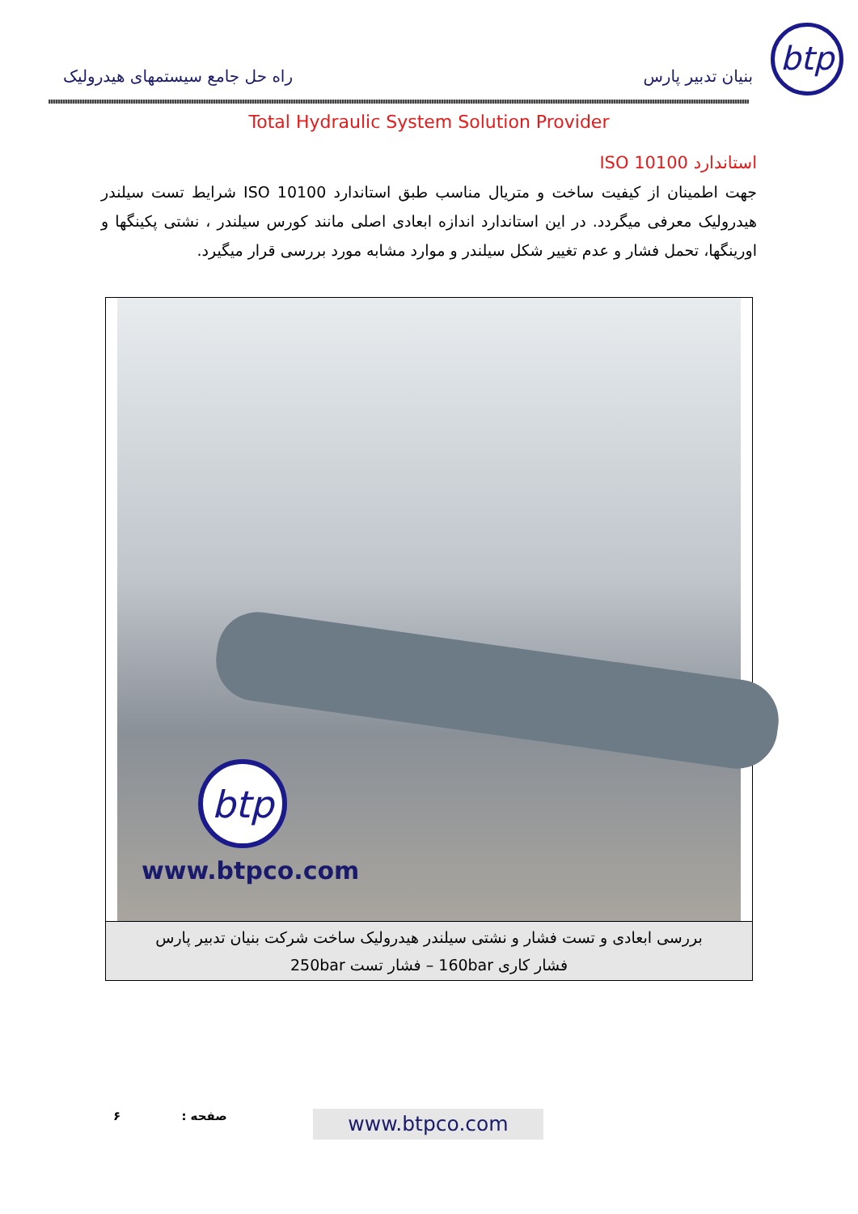btp
بنیان تدبیر پارس راه حل جامع سیستمهای هیدرولیک
Total Hydraulic System Solution Provider
استاندارد ISO 10100
جهت اطمینان از کیفیت ساخت و متریال مناسب طبق استاندارد ISO 10100 شرایط تست سیلندر هیدرولیک معرفی میگردد. در این استاندارد اندازه ابعادی اصلی مانند کورس سیلندر ، نشتی پکینگها و اورینگها، تحمل فشار و عدم تغییر شکل سیلندر و موارد مشابه مورد بررسی قرار میگیرد.
btp
www.btpco.com
بررسی ابعادی و تست فشار و نشتی سیلندر هیدرولیک ساخت شرکت بنیان تدبیر پارس
فشار کاری 160bar – فشار تست 250bar
صفحه : ۶ www.btpco.com